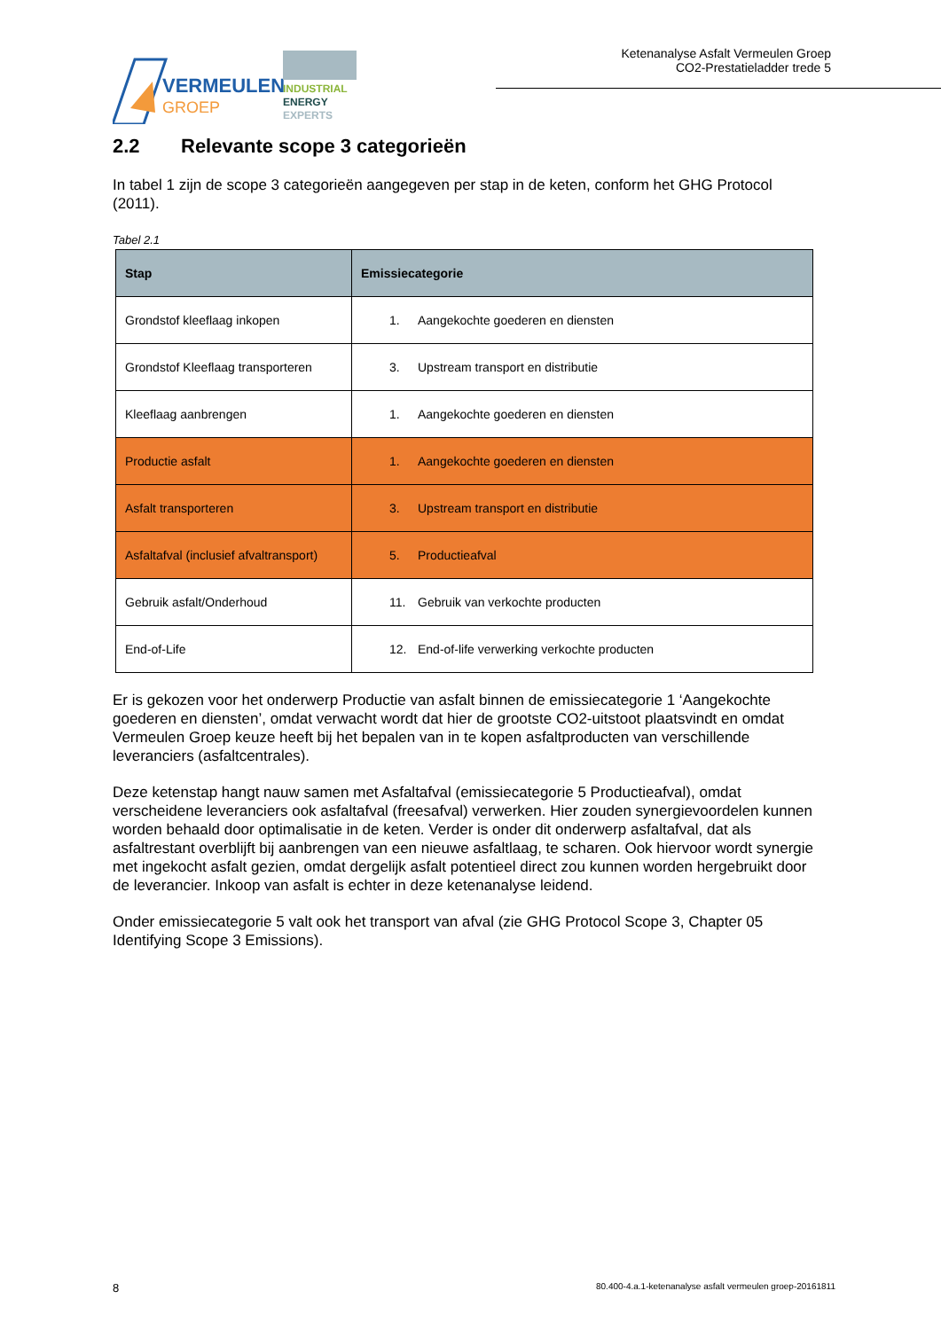VERMEULEN
GROEP
INDUSTRIAL
ENERGY
EXPERTS
Ketenanalyse Asfalt Vermeulen Groep
CO2-Prestatieladder trede 5
2.2 Relevante scope 3 categorieën
In tabel 1 zijn de scope 3 categorieën aangegeven per stap in de keten, conform het GHG Protocol (2011).
Tabel 2.1
| Stap | Emissiecategorie |
| --- | --- |
| Grondstof kleeflaag inkopen | 1. Aangekochte goederen en diensten |
| Grondstof Kleeflaag transporteren | 3. Upstream transport en distributie |
| Kleeflaag aanbrengen | 1. Aangekochte goederen en diensten |
| Productie asfalt | 1. Aangekochte goederen en diensten |
| Asfalt transporteren | 3. Upstream transport en distributie |
| Asfaltafval (inclusief afvaltransport) | 5. Productieafval |
| Gebruik asfalt/Onderhoud | 11. Gebruik van verkochte producten |
| End-of-Life | 12. End-of-life verwerking verkochte producten |
Er is gekozen voor het onderwerp Productie van asfalt binnen de emissiecategorie 1 ‘Aangekochte goederen en diensten’, omdat verwacht wordt dat hier de grootste CO2-uitstoot plaatsvindt en omdat Vermeulen Groep keuze heeft bij het bepalen van in te kopen asfaltproducten van verschillende leveranciers (asfaltcentrales).
Deze ketenstap hangt nauw samen met Asfaltafval (emissiecategorie 5 Productieafval), omdat verscheidene leveranciers ook asfaltafval (freesafval) verwerken. Hier zouden synergievoordelen kunnen worden behaald door optimalisatie in de keten. Verder is onder dit onderwerp asfaltafval, dat als asfaltrestant overblijft bij aanbrengen van een nieuwe asfaltlaag, te scharen. Ook hiervoor wordt synergie met ingekocht asfalt gezien, omdat dergelijk asfalt potentieel direct zou kunnen worden hergebruikt door de leverancier. Inkoop van asfalt is echter in deze ketenanalyse leidend.
Onder emissiecategorie 5 valt ook het transport van afval (zie GHG Protocol Scope 3, Chapter 05 Identifying Scope 3 Emissions).
8 80.400-4.a.1-ketenanalyse asfalt vermeulen groep-20161811